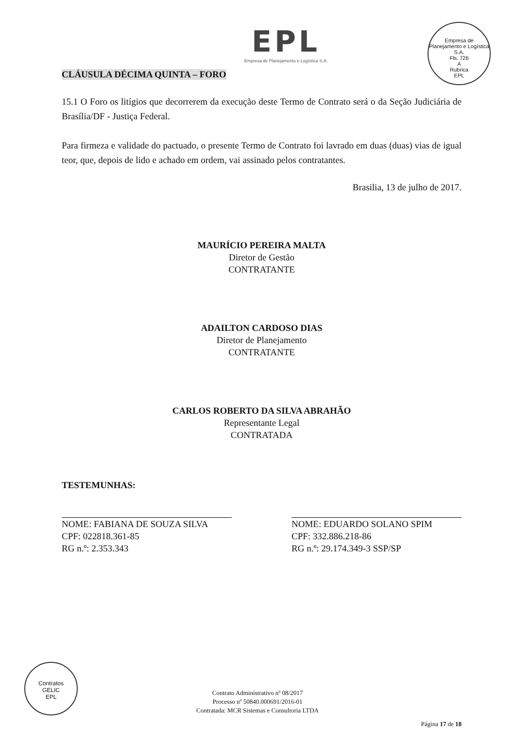EPL
Empresa de Planejamento e Logística S.A.
Empresa de Planejamento e Logística S.A.
Fls. 726
A
Rubrica
EPL
CLÁUSULA DÉCIMA QUINTA – FORO
15.1 O Foro os litígios que decorrerem da execução deste Termo de Contrato será o da Seção Judiciária de Brasília/DF - Justiça Federal.
Para firmeza e validade do pactuado, o presente Termo de Contrato foi lavrado em duas (duas) vias de igual teor, que, depois de lido e achado em ordem, vai assinado pelos contratantes.
Brasilia, 13 de julho de 2017.
MAURÍCIO PEREIRA MALTA
Diretor de Gestão
CONTRATANTE
ADAILTON CARDOSO DIAS
Diretor de Planejamento
CONTRATANTE
CARLOS ROBERTO DA SILVA ABRAHÃO
Representante Legal
CONTRATADA
TESTEMUNHAS:
NOME: FABIANA DE SOUZA SILVA
CPF: 022818.361-85
RG n.º: 2.353.343
NOME: EDUARDO SOLANO SPIM
CPF: 332.886.218-86
RG n.º: 29.174.349-3 SSP/SP
Contratos
GELIC
EPL
Contrato Administrativo nº 08/2017
Processo nº 50840.000691/2016-01
Contratada: MCR Sistemas e Consultoria LTDA
Página 17 de 18